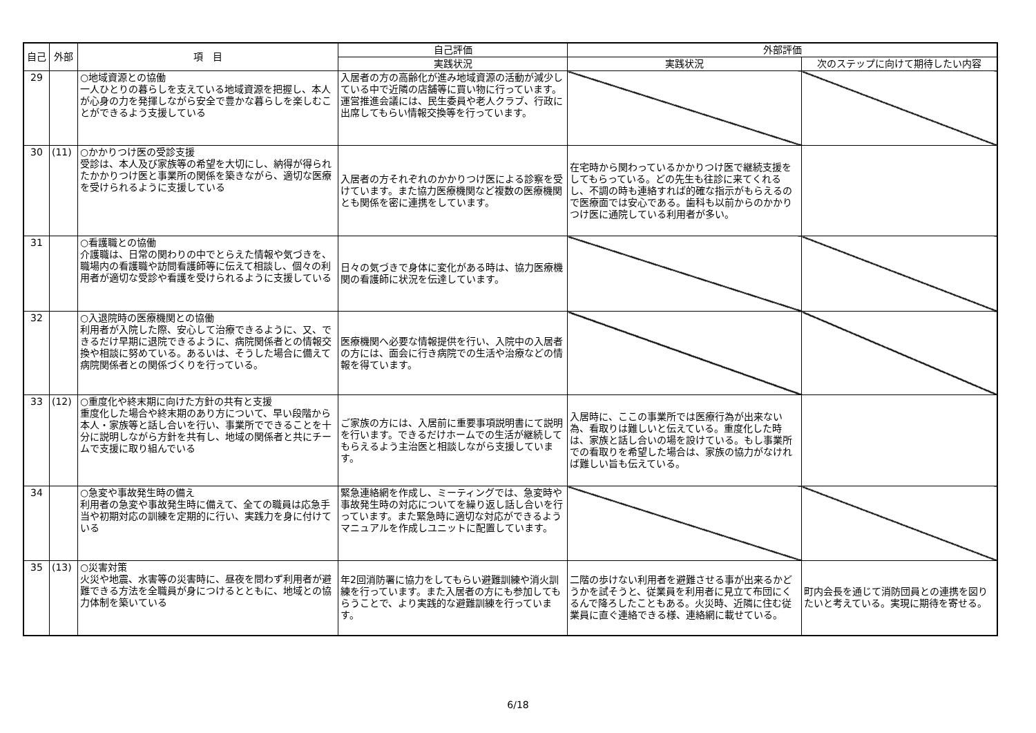| 自己 | 外部 | 項 目 | 自己評価 | 外部評価 | |
| --- | --- | --- | --- | --- | --- |
| | | | 実践状況 | 実践状況 | 次のステップに向けて期待したい内容 |
| 29 | | ○地域資源との協働 一人ひとりの暮らしを支えている地域資源を把握し、本人が心身の力を発揮しながら安全で豊かな暮らしを楽しむことができるよう支援している | 入居者の方の高齢化が進み地域資源の活動が減少している中で近隣の店舗等に買い物に行っています。運営推進会議には、民生委員や老人クラブ、行政に出席してもらい情報交換等を行っています。 | | |
| 30 | (11) | ○かかりつけ医の受診支援 受診は、本人及び家族等の希望を大切にし、納得が得られたかかりつけ医と事業所の関係を築きながら、適切な医療を受けられるように支援している | 入居者の方それぞれのかかりつけ医による診察を受けています。また協力医療機関など複数の医療機関とも関係を密に連携をしています。 | 在宅時から関わっているかかりつけ医で継続支援をしてもらっている。どの先生も往診に来てくれるし、不調の時も連絡すれば的確な指示がもらえるので医療面では安心である。歯科も以前からのかかりつけ医に通院している利用者が多い。 | |
| 31 | | ○看護職との協働 介護職は、日常の関わりの中でとらえた情報や気づきを、職場内の看護職や訪問看護師等に伝えて相談し、個々の利用者が適切な受診や看護を受けられるように支援している | 日々の気づきで身体に変化がある時は、協力医療機関の看護師に状況を伝達しています。 | | |
| 32 | | ○入退院時の医療機関との協働 利用者が入院した際、安心して治療できるように、又、できるだけ早期に退院できるように、病院関係者との情報交換や相談に努めている。あるいは、そうした場合に備えて病院関係者との関係づくりを行っている。 | 医療機関へ必要な情報提供を行い、入院中の入居者の方には、面会に行き病院での生活や治療などの情報を得ています。 | | |
| 33 | (12) | ○重度化や終末期に向けた方針の共有と支援 重度化した場合や終末期のあり方について、早い段階から本人・家族等と話し合いを行い、事業所でできることを十分に説明しながら方針を共有し、地域の関係者と共にチームで支援に取り組んでいる | ご家族の方には、入居前に重要事項説明書にて説明を行います。できるだけホームでの生活が継続してもらえるよう主治医と相談しながら支援しています。 | 入居時に、ここの事業所では医療行為が出来ない為、看取りは難しいと伝えている。重度化した時は、家族と話し合いの場を設けている。もし事業所での看取りを希望した場合は、家族の協力がなければ難しい旨も伝えている。 | |
| 34 | | ○急変や事故発生時の備え 利用者の急変や事故発生時に備えて、全ての職員は応急手当や初期対応の訓練を定期的に行い、実践力を身に付けている | 緊急連絡網を作成し、ミーティングでは、急変時や事故発生時の対応についてを繰り返し話し合いを行っています。また緊急時に適切な対応ができるようマニュアルを作成しユニットに配置しています。 | | |
| 35 | (13) | ○災害対策 火災や地震、水害等の災害時に、昼夜を問わず利用者が避難できる方法を全職員が身につけるとともに、地域との協力体制を築いている | 年2回消防署に協力をしてもらい避難訓練や消火訓練を行っています。また入居者の方にも参加してもらうことで、より実践的な避難訓練を行っています。 | 二階の歩けない利用者を避難させる事が出来るかどうかを試そうと、従業員を利用者に見立て布団にくるんで降ろしたこともある。火災時、近隣に住む従業員に直ぐ連絡できる様、連絡網に載せている。 | 町内会長を通じて消防団員との連携を図りたいと考えている。実現に期待を寄せる。 |
6/18